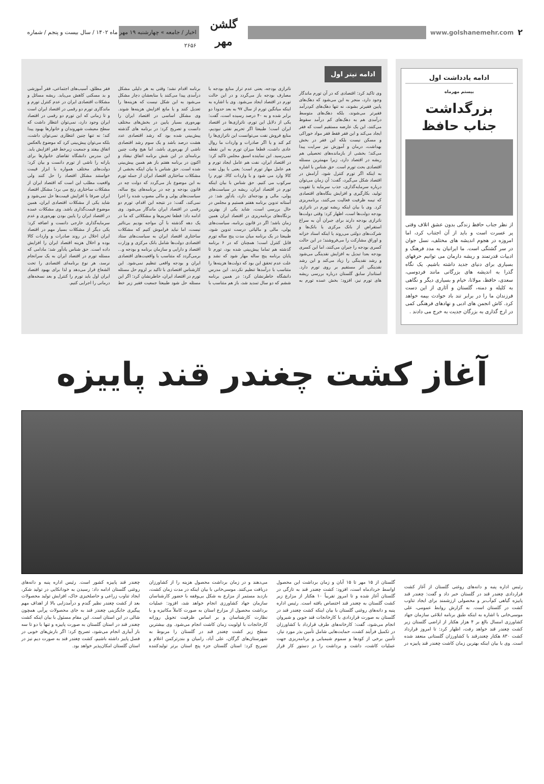۲ www.golshanemehr.com
گلشن مهر
اخبار / جامعه » چهارشنبه ۱۹ مهر ماه ۱۴۰۲ / سال بیست و پنجم / شماره ۲۶۵۶
ادامه یادداشت اول
بیستم مهرماه
بزرگداشت
جناب حافظ
از نظر جناب حافظ زندگی بدون عشق اتلاف وقتی پر عسرت است و باید از آن اجتناب کرد، اما امروزه در هجوم اندیشه های مختلف، نسل جوان در سر گشتگی است. ما ایرانیان به مدد فرهنگ و ادبیات قدرتمند و ریشه دارمان می توانیم حرفهای بسیاری برای دنیای جدید داشته باشیم. یک نگاه گذرا به اندیشه های بزرگانی مانند فردوسی، سعدی، حافظ، مولانا، خیام و بسیاری دیگر و نگاهی به کلیله و دمنه، گلستان و آثاری از این دست فرزندان ما را در برابر تند باد حوادث بیمه خواهد کرد. کاش انجمن های ادبی و نهادهای فرهنگی کمی در ارج گذاری به بزرگان جدیت به خرج می دادند .
ادامه تیتر اول
وی تاکید کرد: اقتصادی که در آن تورم ماندگار وجود دارد، منجر به این می‌شود که دهک‌های پایین فقیرتر بشوند، نه تنها دهک‌های کم‌درآمد فقیرتر می‌شوند، بلکه دهک‌های متوسط درآمدی هم به دهک‌های کم درآمد سقوط می‌کنند، این یک عارضه مستقیم است که فقر ایجاد می‌کند و این فقر فقط فقر مواد خوراکی و مسکن نیست بلکه این فقر در بخش بهداشت، درمان و آموزش نیز سرایت پیدا می‌کند؛ بخشی از بازمانده‌های تحصیلی هم ریشه در اقتصاد دارد، زیرا مهمترین مسئله اقتصادی بحث تورم است. حق شناس با اشاره به اینکه اگر تورم کنترل شود، آرامش در اقتصاد شکل می‌گیرد، گفت: آن زمان می‌توان درباره سرمایه‌گذاری، جذب سرمایه یا تقویت تولید، بکارگیری و افزایش بنگاه‌های اقتصادی که نیمه ظرفیت فعالیت می‌کنند، برنامه‌ریزی کرد. وی با بیان اینکه ریشه تورم در ناترازی بودجه دولت‌ها است، اظهار کرد: وقتی دولت‌ها ناترازی بودجه دارند برای جبران آن به سراغ استقراض از بانک مرکزی یا بانک‌ها و شرکت‌های دولتی می‌روند یا اینکه اسناد خزانه و اوراق مشارکت را می‌فروشند؛ در این حالت کسری بودجه را جبران می‌کنند، اما این کسری بودجه بعدا تبدیل به افزایش نقدینگی می‌شود و رشد نقدینگی را زیاد می‌کند و این رشد نقدینگی اثر مستقیم بر روی تورم دارد. استاندار سابق گلستان درباره بررسی ریشه های تورم نیز، افزود: بخش عمده تورم به ناترازی بودجه، یعنی عدم تراز منابع بودجه با مصارف بودجه باز می‌گردد و در این حالت تورم در اقتصاد ایجاد می‌شود. وی با اشاره به اینکه میانگین تورم از سال ۹۷ به بعد حدودا دو برابر شده و به ۴۰ درصد رسیده است، گفت: یکی از دلایل این تورم، ناترازی‌ها در اقتصاد ایران است؛ طبیعتا اگر تحریم نفتی نبودیم، منابع فروش نفت می‌توانست این ناترازی‌ها را کم کند و یا اگر صادرات و واردات ما روال عادی داشت، قطعا میزان تورم به این نقطه نمی‌رسید. این نماینده اسبق مجلس تاکید کرد: در اقتصاد ایران، نفت هم عامل ایجاد تورم و هم عامل مهار تورم است؛ یعنی با پول نفت کالا وارد می شود و با واردات کالا، تورم را سرکوب می کنیم. حق شناس با بیان اینکه تورم در اقتصاد ایران، ریشه در سیاست‌های پولی، مالی و بودجه‌ای دارد، یادآور شد: در آستانه تدوین برنامه هفتم هستیم و مجلس در حال بررسی است، شاید یکی از بهترین بزنگاه‌های برنامه‌ریزی در اقتصاد ایران همین زمان باشد؛ اگر در قانون برنامه، سیاست‌های پولی، مالی و مالیاتی درست تدوین شود، طبیعتا در یک برنامه میان مدت پنج ساله تورم قابل کنترل است؛ همچنان که در ۶ برنامه گذشته هم تماما پیش‌بینی شده بود، تورم تا پایان برنامه پنج ساله مهار شود که نشد و علت عدم تحقق این بود که دولت‌ها هزینه‌ها را متناسب با درآمدها تنظیم نکردند. این مدرس دانشگاه خاطرنشان کرد: در همین برنامه ششم که دو سال تمدید شد، باز هم متناسب با برنامه اقدام نشد؛ وقتی به هر دلیلی مشکل درآمدی پیدا می‌کنند یا منابعشان دچار مشکل می‌شود به این شکل نیست که هزینه‌ها را تعدیل کنند و یا مانع افزایش هزینه‌ها شوند. وی مشکل اساسی در اقتصاد ایران را بهره‌وری بسیار پایین در بخش‌های مختلف دانست و تصریح کرد: در برنامه های گذشته پیش‌بینی شده بود که رشد اقتصادی عدد هشت درصد باشد و یک سوم رشد اقتصادی ناشی از بهره‌وری باشد، اما هیچ وقت چنین برنامه‌ای در این شش برنامه اتفاق نیفتاد و اکنون در برنامه هفتم باز هم همین پیش‌بینی شده است. حق شناس با بیان اینکه بخشی از مشکلات ساختاری اقتصاد ایران از جمله تورم به این موضوع باز می‌گردد که دولت چه در قانون بودجه و چه در برنامه‌های پنج ساله، سیاست‌های پولی و مالی مصوب شده را اجرا نمی‌کند، گفت: در نتیجه این اقدام، تورم دو رقمی در اقتصاد ایران ماندگار می‌شود. وی ادامه داد: قطعا تحریم‌ها و مشکلاتی که ما در یک دهه گذشته با آن مواجه بودیم بی‌تاثیر نیست، اما نباید فراموش کنیم که مشکلات ساختاری اقتصاد ایران به سیاست‌های ستاد اقتصادی دولت‌ها شامل بانک مرکزی و وزارت اقتصاد و دارایی و سازمان برنامه و بودجه و... برمی‌گردد که متناسب با واقعیت‌های اقتصادی ایران و بودجه واقعی تنظیم نمی‌شود. این کارشناس اقتصادی با تاکید بر لزوم حل مسئله تورم در اقتصاد ایران، خاطرنشان کرد: اگر این مسئله حل شود طبیعتا جمعیت فقیر زیر خط فقر مطلق، آسیب‌های اجتماعی، فقر آموزشی و بد مسکنی کاهش می‌یابد. ریشه مسائل و مشکلات اقتصادی ایران در عدم کنترل تورم و ماندگاری تورم دو رقمی در اقتصاد ایران است و تا زمانی که این تورم دو رقمی در اقتصاد ایران وجود دارد، نمی‌توان انتظار داشت که سطح معیشت شهروندان و خانوارها بهبود پیدا کند؛ نه تنها چنین انتظاری نمی‌توان داشت، بلکه می‌توان پیش‌بینی کرد که موضوع بالعکس اتفاق بیفتد و جمعیت زیرخط فقر افزایش یابد. این مدرس دانشگاه تقاضای خانوارها برای یارانه را ناشی از تورم دانست و بیان کرد: دولت‌های مختلف همواره با ابزار قیمت خواستند مشکل اقتصاد را حل کنند ولی واقعیت مطلب این است که اقتصاد ایران از مشکلات ساختاری رنج می برد؛ مشکل اقتصاد ایران صرفا با افزایش قیمت‌ها حل نمی‌شود و شاید یکی از مشکلات اقتصادی ایران، همین موضوع قیمت‌گذاری باشد. وی مشکلات عمده در اقتصاد ایران را پایین بودن بهره‌وری و عدم سرمایه‌گذاری خارجی دانست و اضافه کرد: یکی دیگر از مشکلات بسیار مهم در اقتصاد ایران اخلال در روند صادرات و واردات کالا بوده و اخلال هزینه اقتصاد ایران را افزایش داده است. حق شناس یادآور شد: مادامی که مسئله تورم در اقتصاد ایران به یک سرانجام نرسد، هر نوع برنامه‌ای اقتصادی را تحت الشعاع قرار می‌دهد و لذا برای بهبود اقتصاد ایران اول باید تورم را کنترل و بعد نسخه‌های درمانی را اجرایی کنیم.
آغاز کشت چغندر قند پاییزه
رئیس اداره پنبه و دانه‌های روغنی گلستان از آغاز کشت قراردادی چغندر قند در گلستان خبر داد و گفت: چغندر قند پاییزه گیاهی کم‌آب‌بر و محصولی ارزشمند برای ایجاد تناوب کشت در گلستان است. به گزارش روابط عمومی، علی موسی‌خانی با اشاره به اینکه طبق برنامه ابلاغی سازمان جهاد کشاورزی امسال بالغ بر ۴ هزار هکتار از اراضی گلستان زیر کشت چغندر قند خواهد رفت، اظهار کرد: تا امروز قرارداد کشت ۸۳۰ هکتار چغندرقند با کشاورزان گلستانی منعقد شده است. وی با بیان اینکه بهترین زمان کاشت چغندر قند پاییزه در گلستان از ۱۵ مهر تا ۱۵ آبان و زمان برداشت این محصول اواسط خردادماه است، افزود: کشت چغندر قند به تازگی در گلستان آغاز شده و تا امروز تقریباً ۱۰ هکتار از مزارع زیر کشت گلستان به چغندر قند اختصاص یافته است. رئیس اداره پنبه و دانه‌های روغنی گلستان با بیان اینکه کشت چغندر قند در گلستان به صورت قراردادی با کارخانجات قند جوین و شیروان انجام می‌شود، گفت: کارخانه‌های طرف قرارداد با کشاورزان در تکمیل فرآیند کشت، حمایت‌هایی شامل تأمین بذر مورد نیاز، تأمین برخی از کودها و سموم شیمیایی و برنامه‌ریزی جهت عملیات کاشت، داشت و برداشت را در دستور کار قرار می‌دهند و در زمان برداشت محصول هزینه را از کشاورزان دریافت می‌کنند. موسی‌خانی با بیان اینکه در مدت زمان کشت، بازدید مستمر از مزارع به شکل بی‌وقفه با حضور کارشناسان سازمان جهاد کشاورزی انجام خواهد شد، افزود: عملیات برداشت محصول از مزارع استان به صورت کاملاً مکانیزه و با نظارت کارشناسان و بر اساس ظرفیت تحویل روزانه کارخانجات با اولویت زمان کاشت انجام می‌شود. وی بیشترین سطح زیر کشت چغندر قند در گلستان را مربوط به شهرستان‌های گرگان، علی آباد، رامیان و بندرترکمن اعلام و تصریح کرد: استان گلستان جزء پنج استان برتر تولیدکننده چغندر قند پاییزه کشور است. رئیس اداره پنبه و دانه‌های روغنی گلستان ادامه داد: رسیدن به خودانکایی در تولید شکر، ایجاد تناوب زراعی و حاصلخیزی خاک، افزایش تولید محصولات بعد از کشت چغندر نظیر گندم و درآمدزایی بالا از اهداف مهم پیگیری جایگزینی چغندر قند به جای محصولات پرآبی همچون شالی در این استان است. این مقام مسئول با بیان اینکه کشت چغندر قند در استان گلستان به صورت پاییزه و تنها با دو تا سه بار آبیاری انجام می‌شود، تصریح کرد: اگر بارش‌های خوبی در فصل پاییز داشته باشیم، کشت چغندر قند به صورت دیم نیز در استان گلستان امکان‌پذیر خواهد بود.